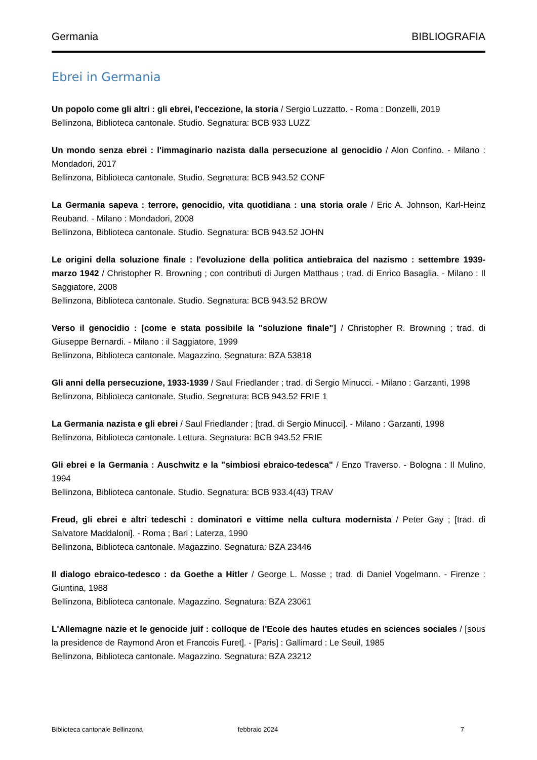Germania BIBLIOGRAFIA
Ebrei in Germania
Un popolo come gli altri : gli ebrei, l'eccezione, la storia / Sergio Luzzatto. - Roma : Donzelli, 2019
Bellinzona, Biblioteca cantonale. Studio. Segnatura: BCB 933 LUZZ
Un mondo senza ebrei : l'immaginario nazista dalla persecuzione al genocidio / Alon Confino. - Milano : Mondadori, 2017
Bellinzona, Biblioteca cantonale. Studio. Segnatura: BCB 943.52 CONF
La Germania sapeva : terrore, genocidio, vita quotidiana : una storia orale / Eric A. Johnson, Karl-Heinz Reuband. - Milano : Mondadori, 2008
Bellinzona, Biblioteca cantonale. Studio. Segnatura: BCB 943.52 JOHN
Le origini della soluzione finale : l'evoluzione della politica antiebraica del nazismo : settembre 1939-marzo 1942 / Christopher R. Browning ; con contributi di Jurgen Matthaus ; trad. di Enrico Basaglia. - Milano : Il Saggiatore, 2008
Bellinzona, Biblioteca cantonale. Studio. Segnatura: BCB 943.52 BROW
Verso il genocidio : [come e stata possibile la "soluzione finale"] / Christopher R. Browning ; trad. di Giuseppe Bernardi. - Milano : il Saggiatore, 1999
Bellinzona, Biblioteca cantonale. Magazzino. Segnatura: BZA 53818
Gli anni della persecuzione, 1933-1939 / Saul Friedlander ; trad. di Sergio Minucci. - Milano : Garzanti, 1998
Bellinzona, Biblioteca cantonale. Studio. Segnatura: BCB 943.52 FRIE 1
La Germania nazista e gli ebrei / Saul Friedlander ; [trad. di Sergio Minucci]. - Milano : Garzanti, 1998
Bellinzona, Biblioteca cantonale. Lettura. Segnatura: BCB 943.52 FRIE
Gli ebrei e la Germania : Auschwitz e la "simbiosi ebraico-tedesca" / Enzo Traverso. - Bologna : Il Mulino, 1994
Bellinzona, Biblioteca cantonale. Studio. Segnatura: BCB 933.4(43) TRAV
Freud, gli ebrei e altri tedeschi : dominatori e vittime nella cultura modernista / Peter Gay ; [trad. di Salvatore Maddaloni]. - Roma ; Bari : Laterza, 1990
Bellinzona, Biblioteca cantonale. Magazzino. Segnatura: BZA 23446
Il dialogo ebraico-tedesco : da Goethe a Hitler / George L. Mosse ; trad. di Daniel Vogelmann. - Firenze : Giuntina, 1988
Bellinzona, Biblioteca cantonale. Magazzino. Segnatura: BZA 23061
L'Allemagne nazie et le genocide juif : colloque de l'Ecole des hautes etudes en sciences sociales / [sous la presidence de Raymond Aron et Francois Furet]. - [Paris] : Gallimard : Le Seuil, 1985
Bellinzona, Biblioteca cantonale. Magazzino. Segnatura: BZA 23212
Biblioteca cantonale Bellinzona febbraio 2024 7